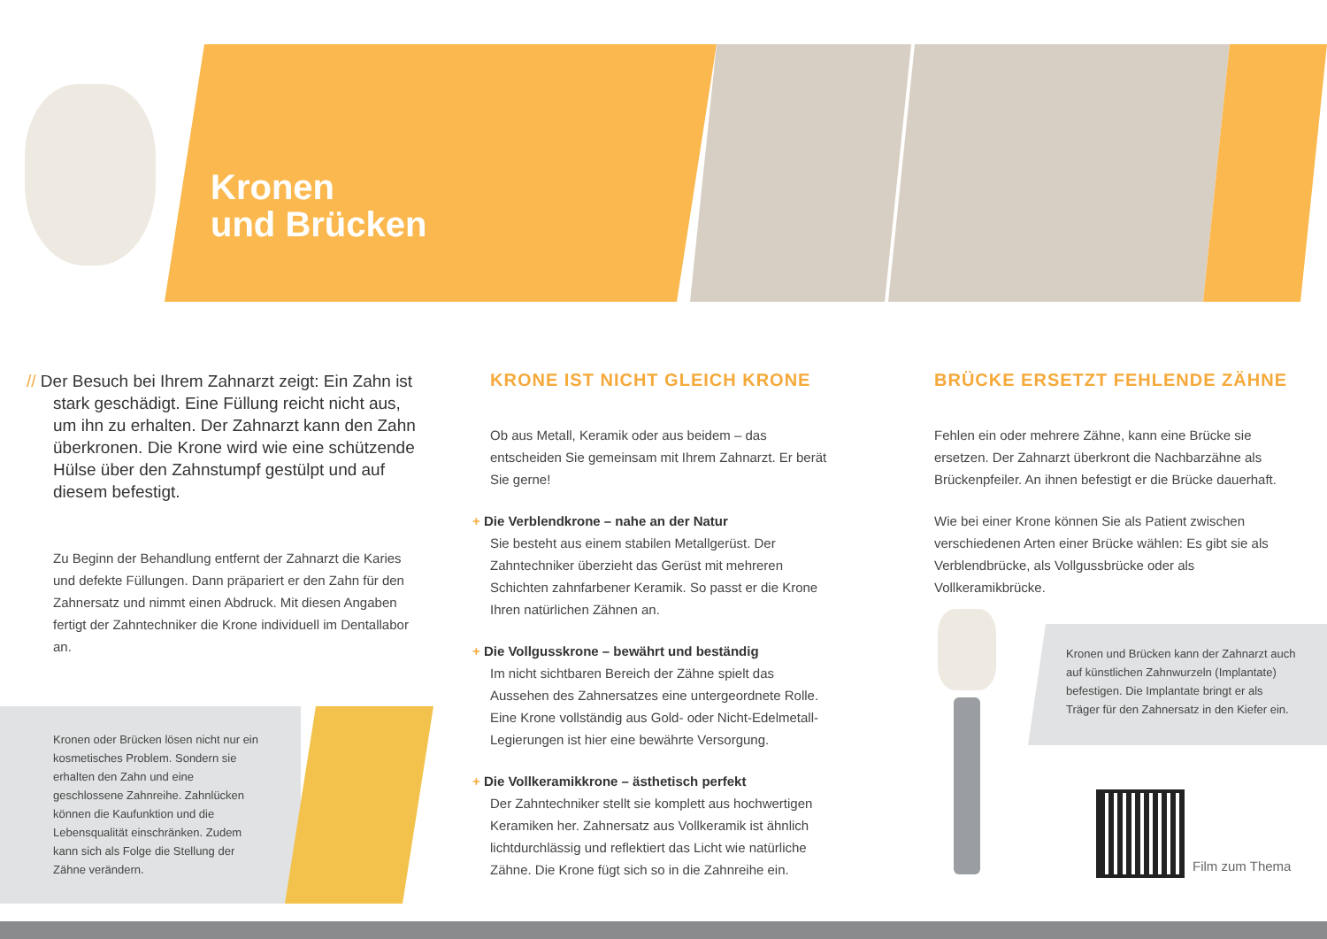Kronen
und Brücken
// Der Besuch bei Ihrem Zahnarzt zeigt: Ein Zahn ist stark geschädigt. Eine Füllung reicht nicht aus, um ihn zu erhalten. Der Zahnarzt kann den Zahn über­kronen. Die Krone wird wie eine schützende Hülse über den Zahnstumpf gestülpt und auf diesem befestigt.
Zu Beginn der Behandlung entfernt der Zahnarzt die Karies und defekte Füllungen. Dann präpariert er den Zahn für den Zahnersatz und nimmt einen Abdruck. Mit diesen Angaben fertigt der Zahntechniker die Krone individuell im Dentallabor an.
Kronen oder Brücken lösen nicht nur ein kosmetisches Problem. Sondern sie erhalten den Zahn und eine geschlossene Zahnreihe. Zahnlücken können die Kaufunktion und die Lebensqualität einschränken. Zudem kann sich als Folge die Stellung der Zähne verändern.
KRONE IST NICHT GLEICH KRONE
Ob aus Metall, Keramik oder aus beidem – das entscheiden Sie gemeinsam mit Ihrem Zahnarzt. Er berät Sie gerne!
+ Die Verblendkrone – nahe an der Natur
Sie besteht aus einem stabilen Metallgerüst. Der Zahntechniker überzieht das Gerüst mit mehreren Schichten zahnfarbener Keramik. So passt er die Krone Ihren natürlichen Zähnen an.
+ Die Vollgusskrone – bewährt und beständig
Im nicht sichtbaren Bereich der Zähne spielt das Aussehen des Zahnersatzes eine untergeordnete Rolle. Eine Krone vollständig aus Gold- oder Nicht-Edelmetall-Legierungen ist hier eine bewährte Versorgung.
+ Die Vollkeramikkrone – ästhetisch perfekt
Der Zahntechniker stellt sie komplett aus hochwertigen Keramiken her. Zahnersatz aus Vollkeramik ist ähnlich lichtdurchlässig und reflektiert das Licht wie natürliche Zähne. Die Krone fügt sich so in die Zahnreihe ein.
BRÜCKE ERSETZT FEHLENDE ZÄHNE
Fehlen ein oder mehrere Zähne, kann eine Brücke sie ersetzen. Der Zahnarzt überkront die Nachbarzähne als Brückenpfeiler. An ihnen befestigt er die Brücke dauerhaft.
Wie bei einer Krone können Sie als Patient zwischen verschiedenen Arten einer Brücke wählen: Es gibt sie als Verblendbrücke, als Vollgussbrücke oder als Vollkeramikbrücke.
Kronen und Brücken kann der Zahnarzt auch auf künstlichen Zahnwurzeln (Implantate) befestigen. Die Implantate bringt er als Träger für den Zahnersatz in den Kiefer ein.
Film zum Thema